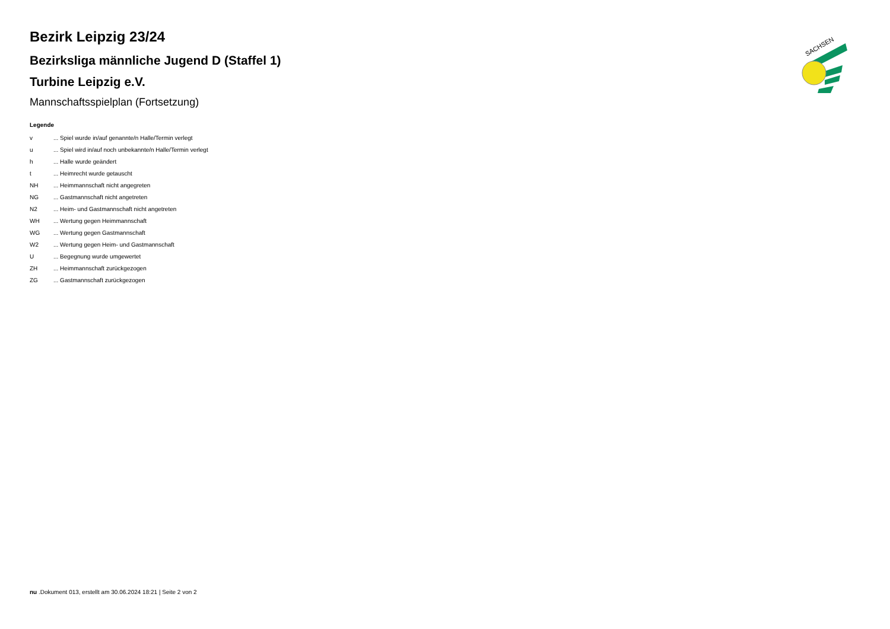SACHSEN
Bezirk Leipzig 23/24
Bezirksliga männliche Jugend D (Staffel 1)
Turbine Leipzig e.V.
Mannschaftsspielplan (Fortsetzung)
Legende
| v | ... Spiel wurde in/auf genannte/n Halle/Termin verlegt |
| u | ... Spiel wird in/auf noch unbekannte/n Halle/Termin verlegt |
| h | ... Halle wurde geändert |
| t | ... Heimrecht wurde getauscht |
| NH | ... Heimmannschaft nicht angegreten |
| NG | ... Gastmannschaft nicht angetreten |
| N2 | ... Heim- und Gastmannschaft nicht angetreten |
| WH | ... Wertung gegen Heimmannschaft |
| WG | ... Wertung gegen Gastmannschaft |
| W2 | ... Wertung gegen Heim- und Gastmannschaft |
| U | ... Begegnung wurde umgewertet |
| ZH | ... Heimmannschaft zurückgezogen |
| ZG | ... Gastmannschaft zurückgezogen |
nu .Dokument 013, erstellt am 30.06.2024 18:21 | Seite 2 von 2